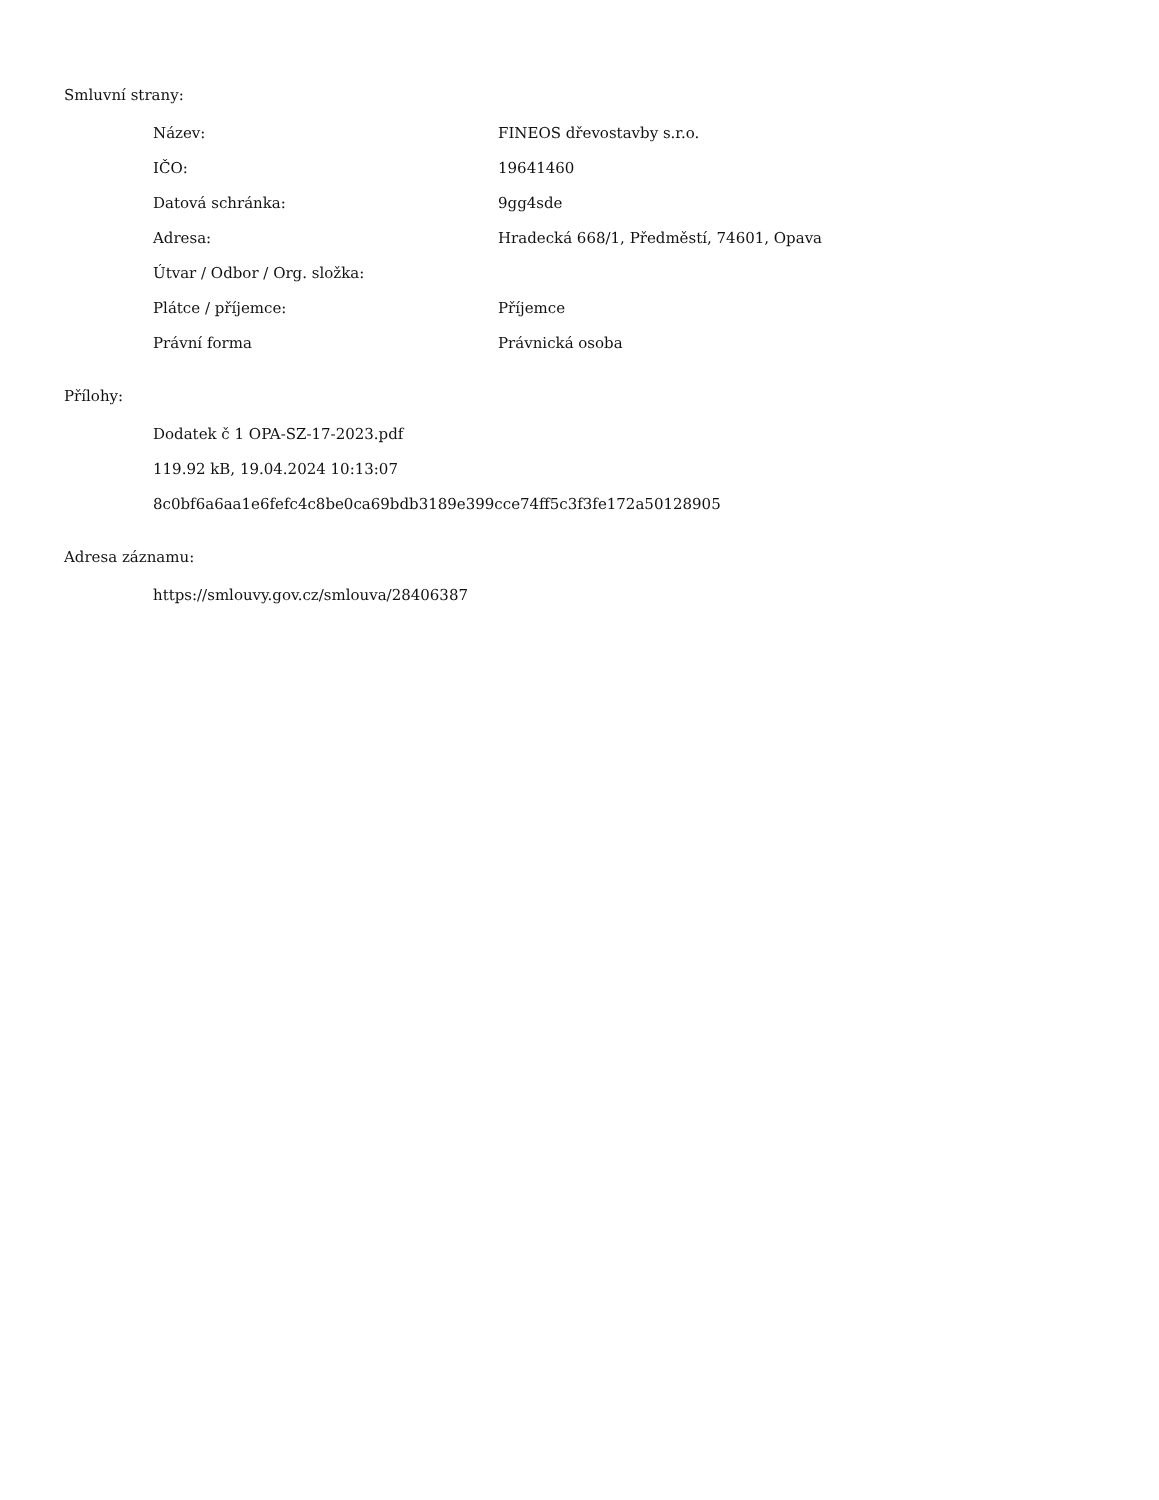Smluvní strany:
| Název: | FINEOS dřevostavby s.r.o. |
| IČO: | 19641460 |
| Datová schránka: | 9gg4sde |
| Adresa: | Hradecká 668/1, Předměstí, 74601, Opava |
| Útvar / Odbor / Org. složka: | |
| Plátce / příjemce: | Příjemce |
| Právní forma | Právnická osoba |
Přílohy:
Dodatek č 1 OPA-SZ-17-2023.pdf
119.92 kB, 19.04.2024 10:13:07
8c0bf6a6aa1e6fefc4c8be0ca69bdb3189e399cce74ff5c3f3fe172a50128905
Adresa záznamu:
https://smlouvy.gov.cz/smlouva/28406387